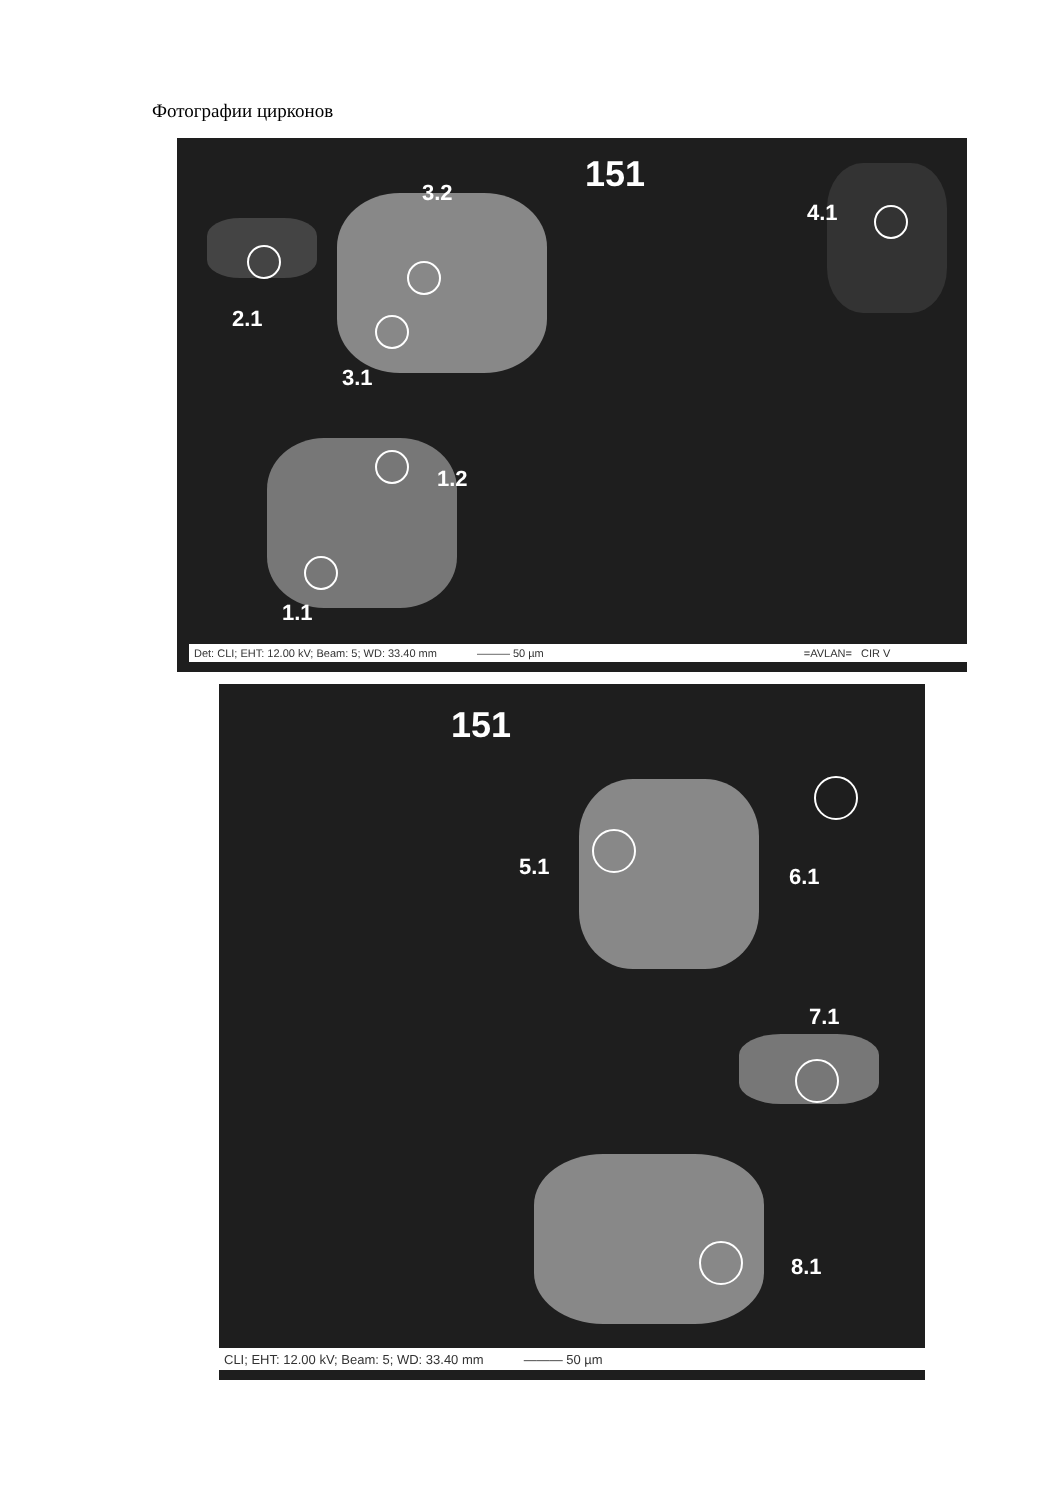Фотографии цирконов
151
3.2
4.1
2.1
3.1
1.2
1.1
Det: CLI; EHT: 12.00 kV; Beam: 5; WD: 33.40 mm ——— 50 µm =AVLAN= CIR V
151
5.1 6.1
7.1
8.1
CLI; EHT: 12.00 kV; Beam: 5; WD: 33.40 mm ——— 50 µm